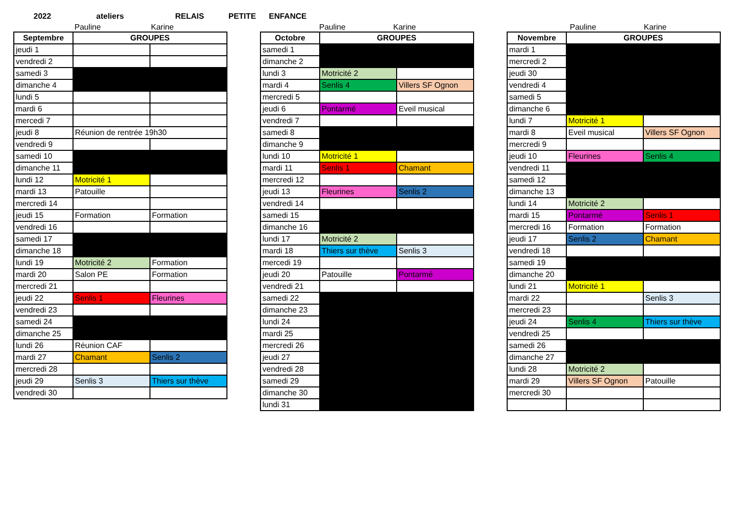2022 ateliers RELAIS PETITE ENFANCE
Pauline Karine
| Septembre | GROUPES | |
| --- | --- | --- |
| jeudi 1 | | |
| vendredi 2 | | |
| samedi 3 | | |
| dimanche 4 | | |
| lundi 5 | | |
| mardi 6 | | |
| mercedi 7 | | |
| jeudi 8 | Réunion de rentrée 19h30 | |
| vendredi 9 | | |
| samedi 10 | | |
| dimanche 11 | | |
| lundi 12 | Motricité 1 | |
| mardi 13 | Patouille | |
| mercredi 14 | | |
| jeudi 15 | Formation | Formation |
| vendredi 16 | | |
| samedi 17 | | |
| dimanche 18 | | |
| lundi 19 | Motricité 2 | Formation |
| mardi 20 | Salon PE | Formation |
| mercredi 21 | | |
| jeudi 22 | Senlis 1 | Fleurines |
| vendredi 23 | | |
| samedi 24 | | |
| dimanche 25 | | |
| lundi 26 | Réunion CAF | |
| mardi 27 | Chamant | Senlis 2 |
| mercredi 28 | | |
| jeudi 29 | Senlis 3 | Thiers sur thève |
| vendredi 30 | | |
Pauline Karine
| Octobre | GROUPES | |
| --- | --- | --- |
| samedi 1 | | |
| dimanche 2 | | |
| lundi 3 | Motricité 2 | |
| mardi 4 | Senlis 4 | Villers SF Ognon |
| mercredi 5 | | |
| jeudi 6 | Pontarmé | Eveil musical |
| vendredi 7 | | |
| samedi 8 | | |
| dimanche 9 | | |
| lundi 10 | Motricité 1 | |
| mardi 11 | Senlis 1 | Chamant |
| mercredi 12 | | |
| jeudi 13 | Fleurines | Senlis 2 |
| vendredi 14 | | |
| samedi 15 | | |
| dimanche 16 | | |
| lundi 17 | Motricité 2 | |
| mardi 18 | Thiers sur thève | Senlis 3 |
| mercedi 19 | | |
| jeudi 20 | Patouille | Pontarmé |
| vendredi 21 | | |
| samedi 22 | | |
| dimanche 23 | | |
| lundi 24 | | |
| mardi 25 | | |
| mercredi 26 | | |
| jeudi 27 | | |
| vendredi 28 | | |
| samedi 29 | | |
| dimanche 30 | | |
| lundi 31 | | |
Pauline Karine
| Novembre | GROUPES | |
| --- | --- | --- |
| mardi 1 | | |
| mercredi 2 | | |
| jeudi 30 | | |
| vendredi 4 | | |
| samedi 5 | | |
| dimanche 6 | | |
| lundi 7 | Motricité 1 | |
| mardi 8 | Eveil musical | Villers SF Ognon |
| mercredi 9 | | |
| jeudi 10 | Fleurines | Senlis 4 |
| vendredi 11 | | |
| samedi 12 | | |
| dimanche 13 | | |
| lundi 14 | Motricité 2 | |
| mardi 15 | Pontarmé | Senlis 1 |
| mercredi 16 | Formation | Formation |
| jeudi 17 | Senlis 2 | Chamant |
| vendredi 18 | | |
| samedi 19 | | |
| dimanche 20 | | |
| lundi 21 | Motricité 1 | |
| mardi 22 | | Senlis 3 |
| mercredi 23 | | |
| jeudi 24 | Senlis 4 | Thiers sur thève |
| vendredi 25 | | |
| samedi 26 | | |
| dimanche 27 | | |
| lundi 28 | Motricité 2 | |
| mardi 29 | Villers SF Ognon | Patouille |
| mercredi 30 | | |